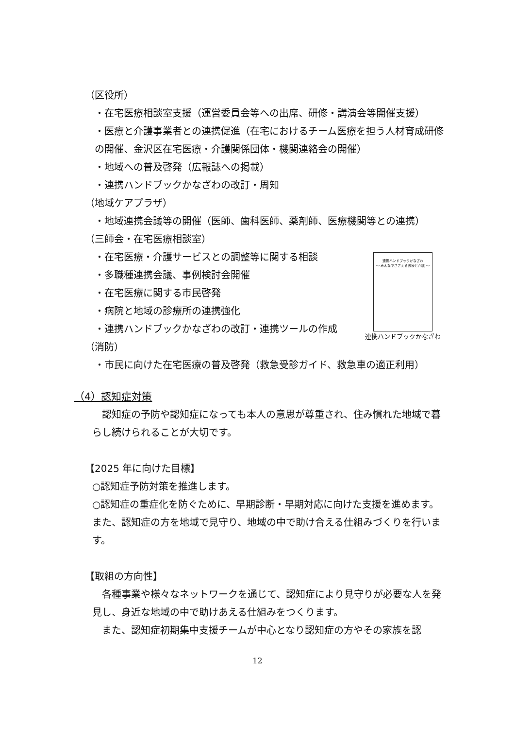（区役所）
・在宅医療相談室支援（運営委員会等への出席、研修・講演会等開催支援）
・医療と介護事業者との連携促進（在宅におけるチーム医療を担う人材育成研修の開催、金沢区在宅医療・介護関係団体・機関連絡会の開催）
・地域への普及啓発（広報誌への掲載）
・連携ハンドブックかなざわの改訂・周知
（地域ケアプラザ）
・地域連携会議等の開催（医師、歯科医師、薬剤師、医療機関等との連携）
（三師会・在宅医療相談室）
連携ハンドブックかなざわ
～ みんなでささえる医療と介護 ～
連携ハンドブックかなざわ
・在宅医療・介護サービスとの調整等に関する相談
・多職種連携会議、事例検討会開催
・在宅医療に関する市民啓発
・病院と地域の診療所の連携強化
・連携ハンドブックかなざわの改訂・連携ツールの作成
（消防）
・市民に向けた在宅医療の普及啓発（救急受診ガイド、救急車の適正利用）
（4）認知症対策
　認知症の予防や認知症になっても本人の意思が尊重され、住み慣れた地域で暮らし続けられることが大切です。
【2025 年に向けた目標】
○認知症予防対策を推進します。
○認知症の重症化を防ぐために、早期診断・早期対応に向けた支援を進めます。また、認知症の方を地域で見守り、地域の中で助け合える仕組みづくりを行います。
【取組の方向性】
　各種事業や様々なネットワークを通じて、認知症により見守りが必要な人を発見し、身近な地域の中で助けあえる仕組みをつくります。
　また、認知症初期集中支援チームが中心となり認知症の方やその家族を認
12